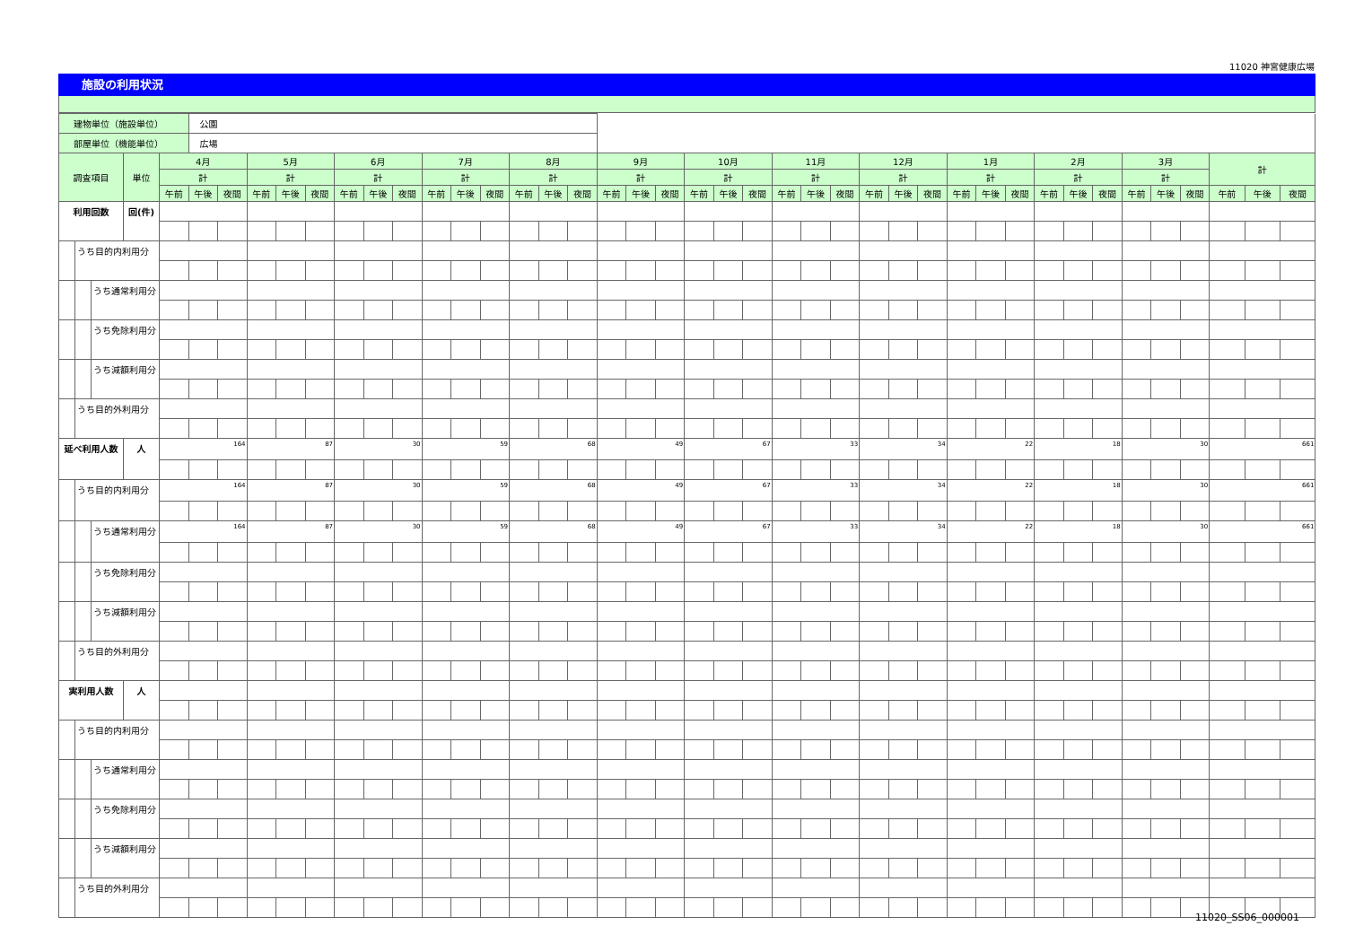11020 神宮健康広場
施設の利用状況
| 建物単位（施設単位） | | | | | 公園 | | | | | | | | | | | | | | | | | | | | | | | | | | | | | | | | | | | | | |
| 部屋単位（機能単位） | | | | | 広場 | | | | | | | | | | | | | | | | | | | | | | | | | | | | | | | | | | | | | |
| 調査項目 | | | 単位 | 4月 | | | 5月 | | | 6月 | | | 7月 | | | 8月 | | | 9月 | | | 10月 | | | 11月 | | | 12月 | | | 1月 | | | 2月 | | | 3月 | | | 計 | | |
| | | | | 計 | | | 計 | | | 計 | | | 計 | | | 計 | | | 計 | | | 計 | | | 計 | | | 計 | | | 計 | | | 計 | | | 計 | | | | | |
| | | | | 午前 | 午後 | 夜間 | 午前 | 午後 | 夜間 | 午前 | 午後 | 夜間 | 午前 | 午後 | 夜間 | 午前 | 午後 | 夜間 | 午前 | 午後 | 夜間 | 午前 | 午後 | 夜間 | 午前 | 午後 | 夜間 | 午前 | 午後 | 夜間 | 午前 | 午後 | 夜間 | 午前 | 午後 | 夜間 | 午前 | 午後 | 夜間 | 午前 | 午後 | 夜間 |
| 利用回数 | | | 回(件) | | | | | | | | | | | | | | | | | | | | | | | | | | | | | | | | | | | | | | | |
| | うち目的内利用分 | | | | | | | | | | | | | | | | | | | | | | | | | | | | | | | | | | | | | | | | | |
| | | うち通常利用分 | | | | | | | | | | | | | | | | | | | | | | | | | | | | | | | | | | | | | | | | |
| | | うち免除利用分 | | | | | | | | | | | | | | | | | | | | | | | | | | | | | | | | | | | | | | | | |
| | | うち減額利用分 | | | | | | | | | | | | | | | | | | | | | | | | | | | | | | | | | | | | | | | | |
| | うち目的外利用分 | | | | | | | | | | | | | | | | | | | | | | | | | | | | | | | | | | | | | | | | | |
| 延べ利用人数 | | | 人 | 164 | | | 87 | | | 30 | | | 59 | | | 68 | | | 49 | | | 67 | | | 33 | | | 34 | | | 22 | | | 18 | | | 30 | | | 661 | | |
| | うち目的内利用分 | | | 164 | | | 87 | | | 30 | | | 59 | | | 68 | | | 49 | | | 67 | | | 33 | | | 34 | | | 22 | | | 18 | | | 30 | | | 661 | | |
| | | うち通常利用分 | | 164 | | | 87 | | | 30 | | | 59 | | | 68 | | | 49 | | | 67 | | | 33 | | | 34 | | | 22 | | | 18 | | | 30 | | | 661 | | |
| | | うち免除利用分 | | | | | | | | | | | | | | | | | | | | | | | | | | | | | | | | | | | | | | | | |
| | | うち減額利用分 | | | | | | | | | | | | | | | | | | | | | | | | | | | | | | | | | | | | | | | | |
| | うち目的外利用分 | | | | | | | | | | | | | | | | | | | | | | | | | | | | | | | | | | | | | | | | | |
| 実利用人数 | | | 人 | | | | | | | | | | | | | | | | | | | | | | | | | | | | | | | | | | | | | | | |
| | うち目的内利用分 | | | | | | | | | | | | | | | | | | | | | | | | | | | | | | | | | | | | | | | | | |
| | | うち通常利用分 | | | | | | | | | | | | | | | | | | | | | | | | | | | | | | | | | | | | | | | | |
| | | うち免除利用分 | | | | | | | | | | | | | | | | | | | | | | | | | | | | | | | | | | | | | | | | |
| | | うち減額利用分 | | | | | | | | | | | | | | | | | | | | | | | | | | | | | | | | | | | | | | | | |
| | うち目的外利用分 | | | | | | | | | | | | | | | | | | | | | | | | | | | | | | | | | | | | | | | | | |
11020_SS06_000001